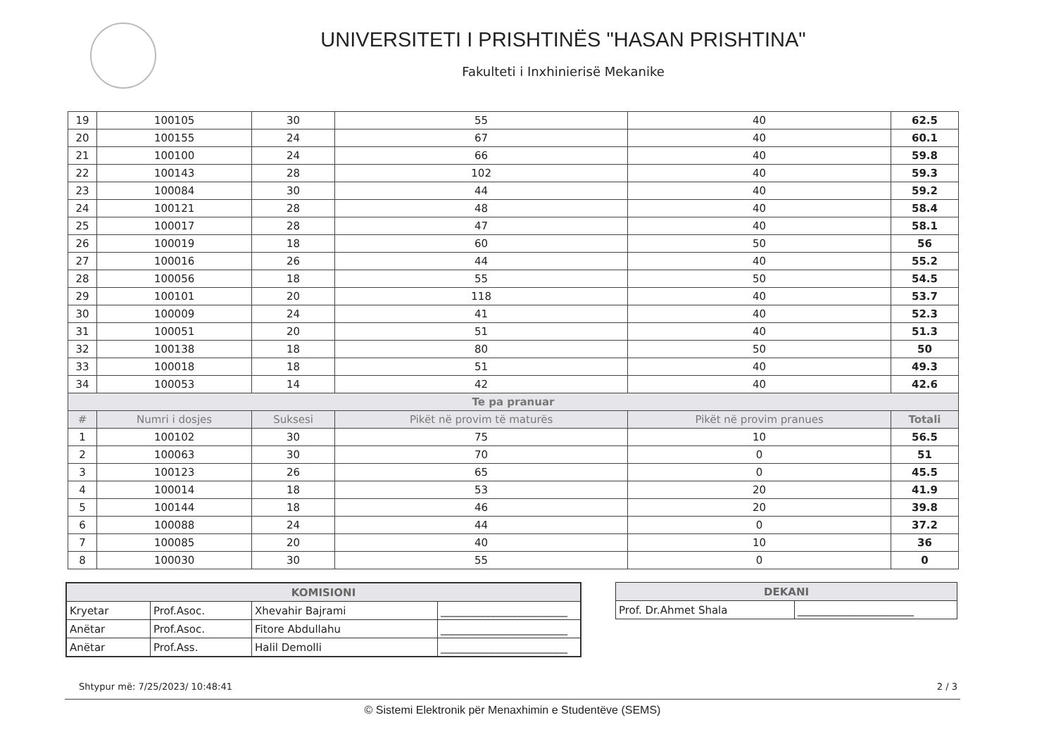UNIVERSITETI I PRISHTINËS "HASAN PRISHTINA"
Fakulteti i Inxhinierisë Mekanike
| 19 | 100105 | 30 | 55 | 40 | 62.5 |
| 20 | 100155 | 24 | 67 | 40 | 60.1 |
| 21 | 100100 | 24 | 66 | 40 | 59.8 |
| 22 | 100143 | 28 | 102 | 40 | 59.3 |
| 23 | 100084 | 30 | 44 | 40 | 59.2 |
| 24 | 100121 | 28 | 48 | 40 | 58.4 |
| 25 | 100017 | 28 | 47 | 40 | 58.1 |
| 26 | 100019 | 18 | 60 | 50 | 56 |
| 27 | 100016 | 26 | 44 | 40 | 55.2 |
| 28 | 100056 | 18 | 55 | 50 | 54.5 |
| 29 | 100101 | 20 | 118 | 40 | 53.7 |
| 30 | 100009 | 24 | 41 | 40 | 52.3 |
| 31 | 100051 | 20 | 51 | 40 | 51.3 |
| 32 | 100138 | 18 | 80 | 50 | 50 |
| 33 | 100018 | 18 | 51 | 40 | 49.3 |
| 34 | 100053 | 14 | 42 | 40 | 42.6 |
| Te pa pranuar | | | | | |
| # | Numri i dosjes | Suksesi | Pikët në provim të maturës | Pikët në provim pranues | Totali |
| 1 | 100102 | 30 | 75 | 10 | 56.5 |
| 2 | 100063 | 30 | 70 | 0 | 51 |
| 3 | 100123 | 26 | 65 | 0 | 45.5 |
| 4 | 100014 | 18 | 53 | 20 | 41.9 |
| 5 | 100144 | 18 | 46 | 20 | 39.8 |
| 6 | 100088 | 24 | 44 | 0 | 37.2 |
| 7 | 100085 | 20 | 40 | 10 | 36 |
| 8 | 100030 | 30 | 55 | 0 | 0 |
| KOMISIONI | | | |
| --- | --- | --- | --- |
| Kryetar | Prof.Asoc. | Xhevahir Bajrami | ________________________ |
| Anëtar | Prof.Asoc. | Fitore Abdullahu | ________________________ |
| Anëtar | Prof.Ass. | Halil Demolli | ________________________ |
| DEKANI | |
| --- | --- |
| Prof. Dr.Ahmet Shala | ______________________ |
Shtypur më: 7/25/2023/ 10:48:41 2 / 3
© Sistemi Elektronik për Menaxhimin e Studentëve (SEMS)